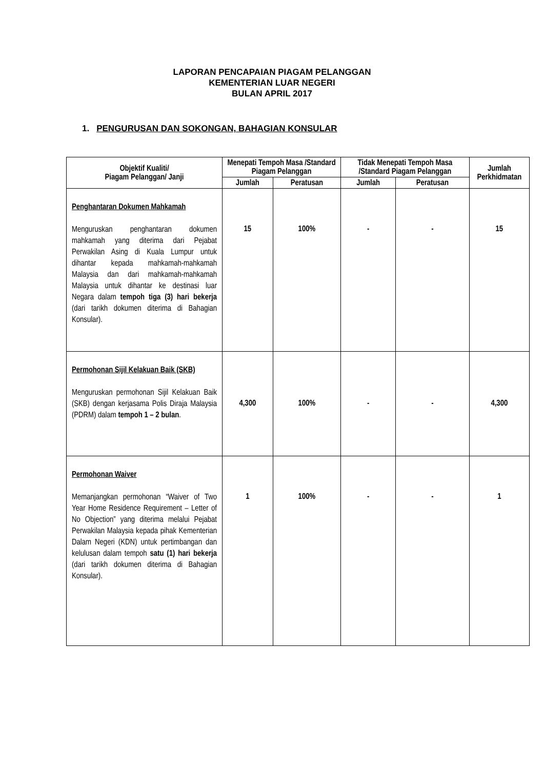LAPORAN PENCAPAIAN PIAGAM PELANGGAN
KEMENTERIAN LUAR NEGERI
BULAN APRIL 2017
1. PENGURUSAN DAN SOKONGAN, BAHAGIAN KONSULAR
| Objektif Kualiti/ Piagam Pelanggan/ Janji | Menepati Tempoh Masa /Standard Piagam Pelanggan | | Tidak Menepati Tempoh Masa /Standard Piagam Pelanggan | | Jumlah Perkhidmatan |
| --- | --- | --- | --- | --- | --- |
| | Jumlah | Peratusan | Jumlah | Peratusan | |
| Penghantaran Dokumen Mahkamah Menguruskan penghantaran dokumen mahkamah yang diterima dari Pejabat Perwakilan Asing di Kuala Lumpur untuk dihantar kepada mahkamah-mahkamah Malaysia dan dari mahkamah-mahkamah Malaysia untuk dihantar ke destinasi luar Negara dalam tempoh tiga (3) hari bekerja (dari tarikh dokumen diterima di Bahagian Konsular). | 15 | 100% | - | - | 15 |
| Permohonan Sijil Kelakuan Baik (SKB) Menguruskan permohonan Sijil Kelakuan Baik (SKB) dengan kerjasama Polis Diraja Malaysia (PDRM) dalam tempoh 1 – 2 bulan . | 4,300 | 100% | - | - | 4,300 |
| Permohonan Waiver Memanjangkan permohonan “Waiver of Two Year Home Residence Requirement – Letter of No Objection” yang diterima melalui Pejabat Perwakilan Malaysia kepada pihak Kementerian Dalam Negeri (KDN) untuk pertimbangan dan kelulusan dalam tempoh satu (1) hari bekerja (dari tarikh dokumen diterima di Bahagian Konsular). | 1 | 100% | - | - | 1 |